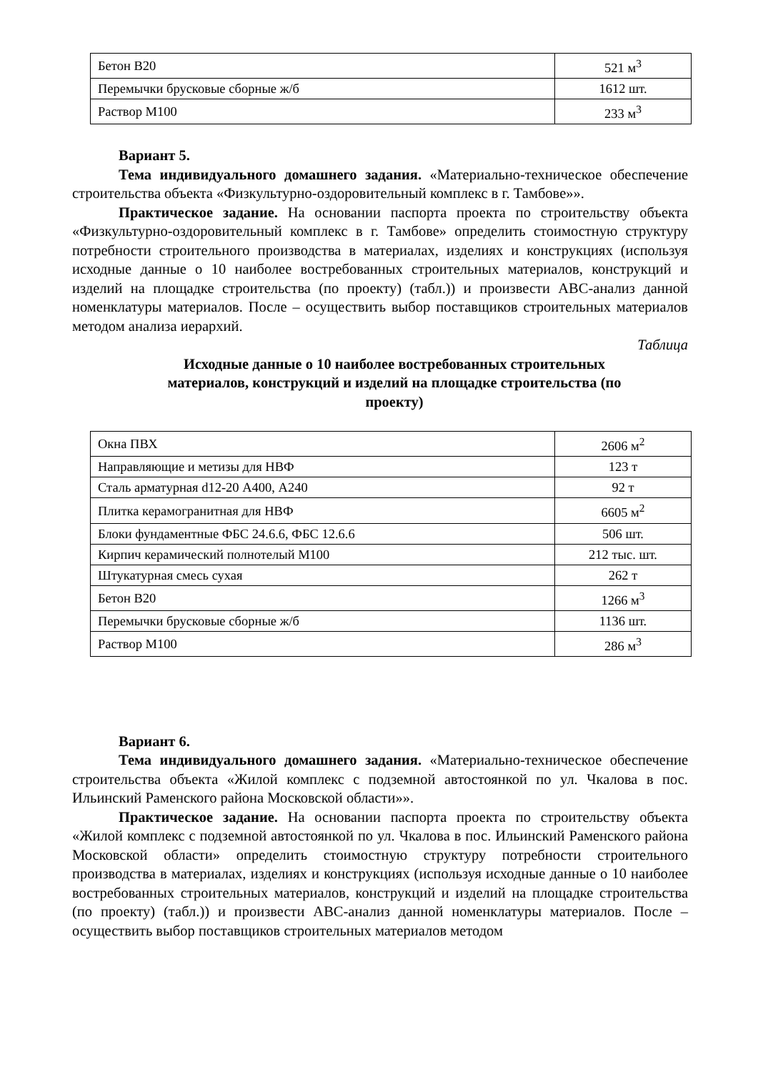| Бетон В20 | 521 м<sup>3</sup> |
| Перемычки брусковые сборные ж/б | 1612 шт. |
| Раствор М100 | 233 м<sup>3</sup> |
Вариант 5.
Тема индивидуального домашнего задания. «Материально-техническое обеспечение строительства объекта «Физкультурно-оздоровительный комплекс в г. Тамбове»».
Практическое задание. На основании паспорта проекта по строительству объекта «Физкультурно-оздоровительный комплекс в г. Тамбове» определить стоимостную структуру потребности строительного производства в материалах, изделиях и конструкциях (используя исходные данные о 10 наиболее востребованных строительных материалов, конструкций и изделий на площадке строительства (по проекту) (табл.)) и произвести ABC-анализ данной номенклатуры материалов. После – осуществить выбор поставщиков строительных материалов методом анализа иерархий.
Таблица
Исходные данные о 10 наиболее востребованных строительных материалов, конструкций и изделий на площадке строительства (по проекту)
| Окна ПВХ | 2606 м<sup>2</sup> |
| Направляющие и метизы для НВФ | 123 т |
| Сталь арматурная d12-20 А400, А240 | 92 т |
| Плитка керамогранитная для НВФ | 6605 м<sup>2</sup> |
| Блоки фундаментные ФБС 24.6.6, ФБС 12.6.6 | 506 шт. |
| Кирпич керамический полнотелый М100 | 212 тыс. шт. |
| Штукатурная смесь сухая | 262 т |
| Бетон В20 | 1266 м<sup>3</sup> |
| Перемычки брусковые сборные ж/б | 1136 шт. |
| Раствор М100 | 286 м<sup>3</sup> |
Вариант 6.
Тема индивидуального домашнего задания. «Материально-техническое обеспечение строительства объекта «Жилой комплекс с подземной автостоянкой по ул. Чкалова в пос. Ильинский Раменского района Московской области»».
Практическое задание. На основании паспорта проекта по строительству объекта «Жилой комплекс с подземной автостоянкой по ул. Чкалова в пос. Ильинский Раменского района Московской области» определить стоимостную структуру потребности строительного производства в материалах, изделиях и конструкциях (используя исходные данные о 10 наиболее востребованных строительных материалов, конструкций и изделий на площадке строительства (по проекту) (табл.)) и произвести ABC-анализ данной номенклатуры материалов. После – осуществить выбор поставщиков строительных материалов методом